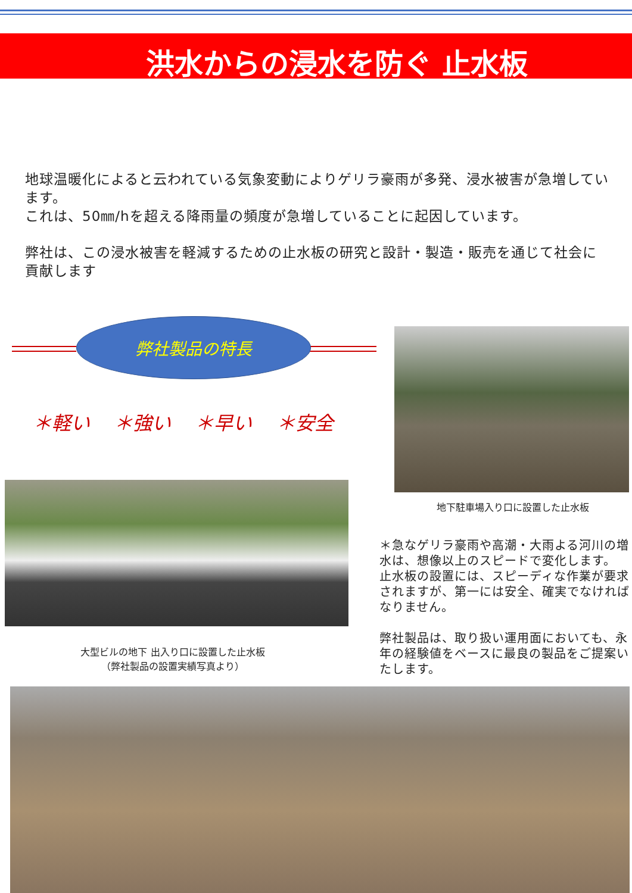洪水からの浸水を防ぐ 止水板
地球温暖化によると云われている気象変動によりゲリラ豪雨が多発、浸水被害が急増しています。
これは、50㎜/hを超える降雨量の頻度が急増していることに起因しています。
弊社は、この浸水被害を軽減するための止水板の研究と設計・製造・販売を通じて社会に貢献します
弊社製品の特長
＊軽い ＊強い ＊早い ＊安全
大型ビルの地下 出入り口に設置した止水板
（弊社製品の設置実績写真より）
地下駐車場入り口に設置した止水板
＊急なゲリラ豪雨や高潮・大雨よる河川の増水は、想像以上のスピードで変化します。
止水板の設置には、スピーディな作業が要求されますが、第一には安全、確実でなければなりません。
弊社製品は、取り扱い運用面においても、永年の経験値をベースに最良の製品をご提案いたします。